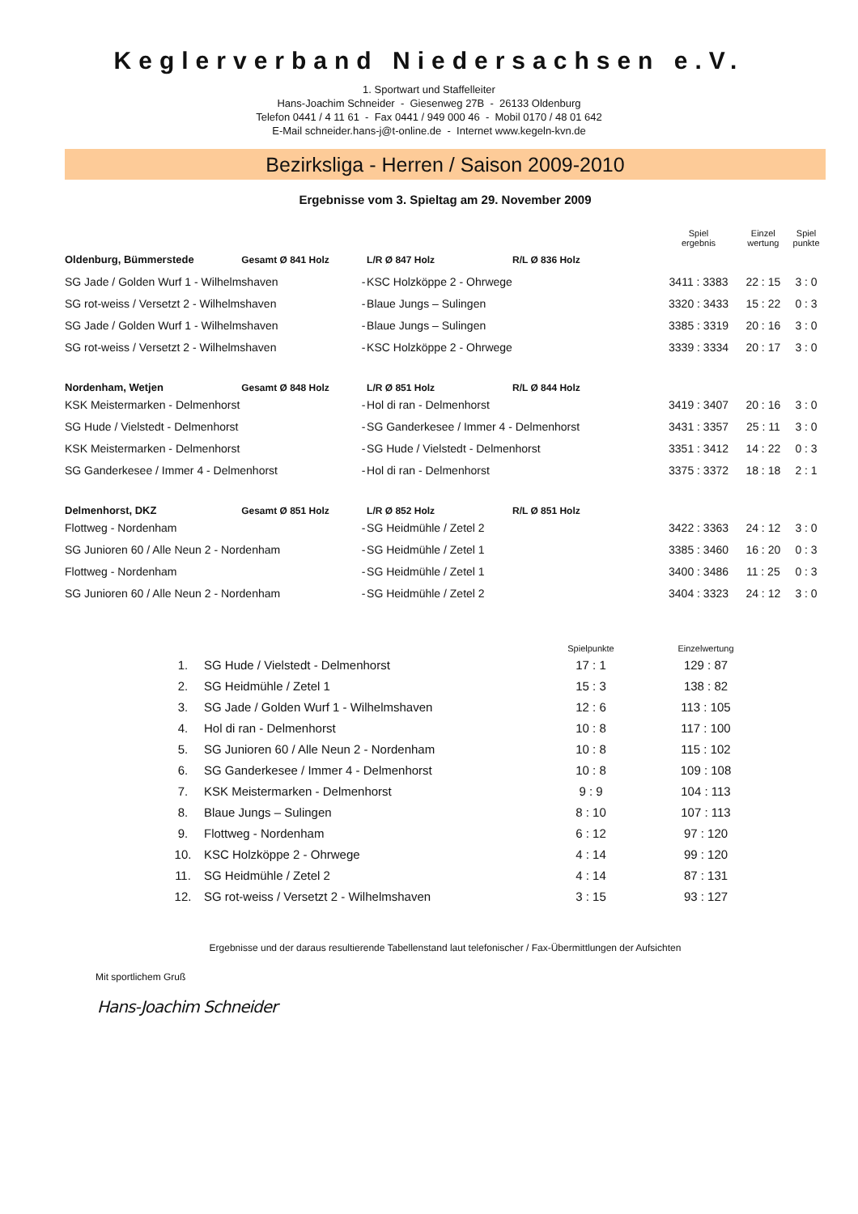Keglerverband Niedersachsen e.V.
1. Sportwart und Staffelleiter
Hans-Joachim Schneider - Giesenweg 27B - 26133 Oldenburg
Telefon 0441 / 4 11 61 - Fax 0441 / 949 000 46 - Mobil 0170 / 48 01 642
E-Mail schneider.hans-j@t-online.de - Internet www.kegeln-kvn.de
Bezirksliga - Herren / Saison 2009-2010
Ergebnisse vom 3. Spieltag am 29. November 2009
| | | | | | Spiel ergebnis | Einzel wertung | Spiel punkte |
| --- | --- | --- | --- | --- | --- | --- | --- |
| Oldenburg, Bümmerstede | Gesamt Ø 841 Holz | | L/R Ø 847 Holz | R/L Ø 836 Holz | | | |
| SG Jade / Golden Wurf 1 - Wilhelmshaven | | - | KSC Holzköppe 2 - Ohrwege | | 3411 : 3383 | 22 : 15 | 3 : 0 |
| SG rot-weiss / Versetzt 2 - Wilhelmshaven | | - | Blaue Jungs – Sulingen | | 3320 : 3433 | 15 : 22 | 0 : 3 |
| SG Jade / Golden Wurf 1 - Wilhelmshaven | | - | Blaue Jungs – Sulingen | | 3385 : 3319 | 20 : 16 | 3 : 0 |
| SG rot-weiss / Versetzt 2 - Wilhelmshaven | | - | KSC Holzköppe 2 - Ohrwege | | 3339 : 3334 | 20 : 17 | 3 : 0 |
| Nordenham, Wetjen | Gesamt Ø 848 Holz | | L/R Ø 851 Holz | R/L Ø 844 Holz | | | |
| KSK Meistermarken - Delmenhorst | | - | Hol di ran - Delmenhorst | | 3419 : 3407 | 20 : 16 | 3 : 0 |
| SG Hude / Vielstedt - Delmenhorst | | - | SG Ganderkesee / Immer 4 - Delmenhorst | | 3431 : 3357 | 25 : 11 | 3 : 0 |
| KSK Meistermarken - Delmenhorst | | - | SG Hude / Vielstedt - Delmenhorst | | 3351 : 3412 | 14 : 22 | 0 : 3 |
| SG Ganderkesee / Immer 4 - Delmenhorst | | - | Hol di ran - Delmenhorst | | 3375 : 3372 | 18 : 18 | 2 : 1 |
| Delmenhorst, DKZ | Gesamt Ø 851 Holz | | L/R Ø 852 Holz | R/L Ø 851 Holz | | | |
| Flottweg - Nordenham | | - | SG Heidmühle / Zetel 2 | | 3422 : 3363 | 24 : 12 | 3 : 0 |
| SG Junioren 60 / Alle Neun 2 - Nordenham | | - | SG Heidmühle / Zetel 1 | | 3385 : 3460 | 16 : 20 | 0 : 3 |
| Flottweg - Nordenham | | - | SG Heidmühle / Zetel 1 | | 3400 : 3486 | 11 : 25 | 0 : 3 |
| SG Junioren 60 / Alle Neun 2 - Nordenham | | - | SG Heidmühle / Zetel 2 | | 3404 : 3323 | 24 : 12 | 3 : 0 |
| | | Spielpunkte | Einzelwertung |
| --- | --- | --- | --- |
| 1. | SG Hude / Vielstedt - Delmenhorst | 17 : 1 | 129 : 87 |
| 2. | SG Heidmühle / Zetel 1 | 15 : 3 | 138 : 82 |
| 3. | SG Jade / Golden Wurf 1 - Wilhelmshaven | 12 : 6 | 113 : 105 |
| 4. | Hol di ran - Delmenhorst | 10 : 8 | 117 : 100 |
| 5. | SG Junioren 60 / Alle Neun 2 - Nordenham | 10 : 8 | 115 : 102 |
| 6. | SG Ganderkesee / Immer 4 - Delmenhorst | 10 : 8 | 109 : 108 |
| 7. | KSK Meistermarken - Delmenhorst | 9 : 9 | 104 : 113 |
| 8. | Blaue Jungs – Sulingen | 8 : 10 | 107 : 113 |
| 9. | Flottweg - Nordenham | 6 : 12 | 97 : 120 |
| 10. | KSC Holzköppe 2 - Ohrwege | 4 : 14 | 99 : 120 |
| 11. | SG Heidmühle / Zetel 2 | 4 : 14 | 87 : 131 |
| 12. | SG rot-weiss / Versetzt 2 - Wilhelmshaven | 3 : 15 | 93 : 127 |
Ergebnisse und der daraus resultierende Tabellenstand laut telefonischer / Fax-Übermittlungen der Aufsichten
Mit sportlichem Gruß
Hans-Joachim Schneider